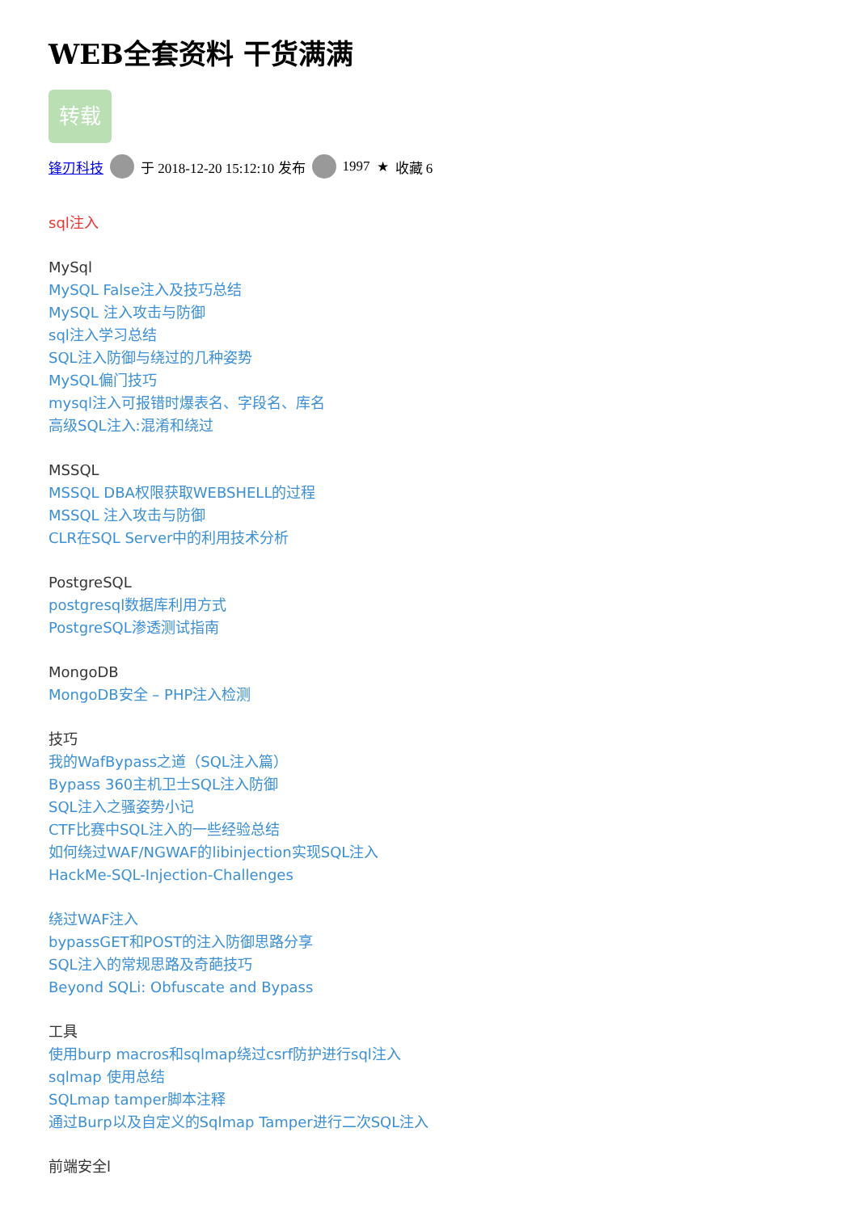WEB全套资料 干货满满
转载
锋刃科技 于 2018-12-20 15:12:10 发布 1997 ★ 收藏 6
sql注入
MySql
MySQL False注入及技巧总结
MySQL 注入攻击与防御
sql注入学习总结
SQL注入防御与绕过的几种姿势
MySQL偏门技巧
mysql注入可报错时爆表名、字段名、库名
高级SQL注入:混淆和绕过
MSSQL
MSSQL DBA权限获取WEBSHELL的过程
MSSQL 注入攻击与防御
CLR在SQL Server中的利用技术分析
PostgreSQL
postgresql数据库利用方式
PostgreSQL渗透测试指南
MongoDB
MongoDB安全 – PHP注入检测
技巧
我的WafBypass之道（SQL注入篇）
Bypass 360主机卫士SQL注入防御
SQL注入之骚姿势小记
CTF比赛中SQL注入的一些经验总结
如何绕过WAF/NGWAF的libinjection实现SQL注入
HackMe-SQL-Injection-Challenges
绕过WAF注入
bypassGET和POST的注入防御思路分享
SQL注入的常规思路及奇葩技巧
Beyond SQLi: Obfuscate and Bypass
工具
使用burp macros和sqlmap绕过csrf防护进行sql注入
sqlmap 使用总结
SQLmap tamper脚本注释
通过Burp以及自定义的Sqlmap Tamper进行二次SQL注入
前端安全l